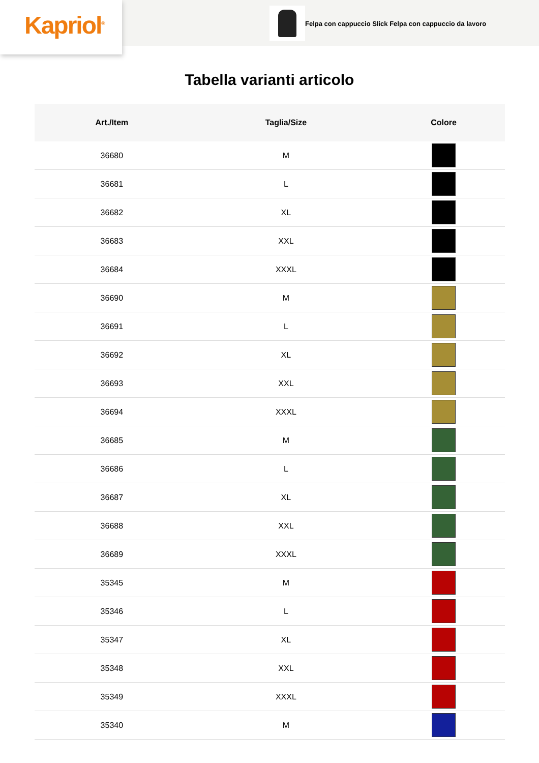Kapriol<sup>®</sup>
Felpa con cappuccio Slick Felpa con cappuccio da lavoro
Tabella varianti articolo
| Art./Item | Taglia/Size | Colore |
| --- | --- | --- |
| 36680 | M | |
| 36681 | L | |
| 36682 | XL | |
| 36683 | XXL | |
| 36684 | XXXL | |
| 36690 | M | |
| 36691 | L | |
| 36692 | XL | |
| 36693 | XXL | |
| 36694 | XXXL | |
| 36685 | M | |
| 36686 | L | |
| 36687 | XL | |
| 36688 | XXL | |
| 36689 | XXXL | |
| 35345 | M | |
| 35346 | L | |
| 35347 | XL | |
| 35348 | XXL | |
| 35349 | XXXL | |
| 35340 | M | |